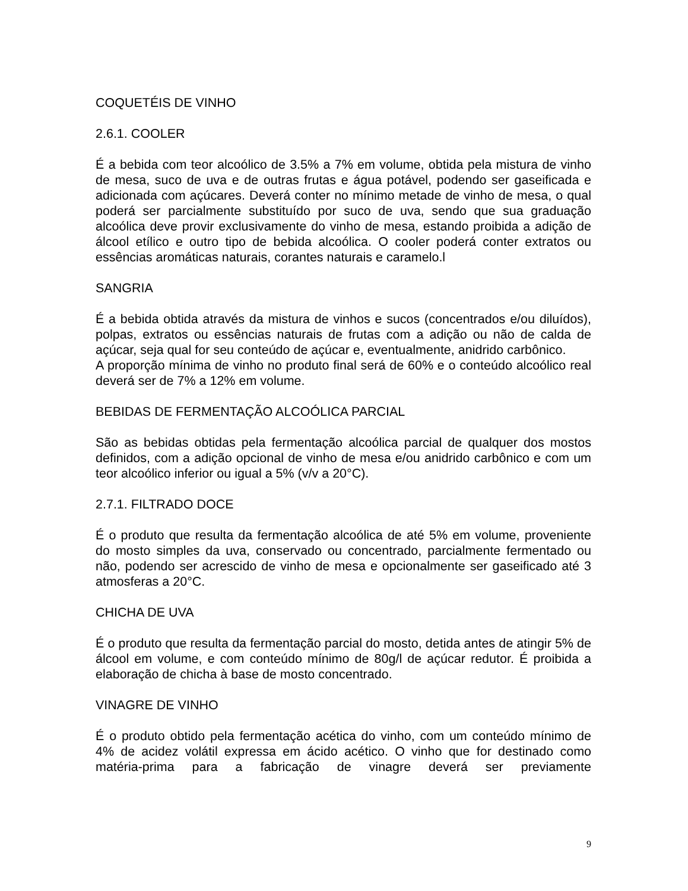COQUETÉIS DE VINHO
2.6.1. COOLER
É a bebida com teor alcoólico de 3.5% a 7% em volume, obtida pela mistura de vinho de mesa, suco de uva e de outras frutas e água potável, podendo ser gaseificada e adicionada com açúcares. Deverá conter no mínimo metade de vinho de mesa, o qual poderá ser parcialmente substituído por suco de uva, sendo que sua graduação alcoólica deve provir exclusivamente do vinho de mesa, estando proibida a adição de álcool etílico e outro tipo de bebida alcoólica. O cooler poderá conter extratos ou essências aromáticas naturais, corantes naturais e caramelo.l
SANGRIA
É a bebida obtida através da mistura de vinhos e sucos (concentrados e/ou diluídos), polpas, extratos ou essências naturais de frutas com a adição ou não de calda de açúcar, seja qual for seu conteúdo de açúcar e, eventualmente, anidrido carbônico.
A proporção mínima de vinho no produto final será de 60% e o conteúdo alcoólico real deverá ser de 7% a 12% em volume.
BEBIDAS DE FERMENTAÇÃO ALCOÓLICA PARCIAL
São as bebidas obtidas pela fermentação alcoólica parcial de qualquer dos mostos definidos, com a adição opcional de vinho de mesa e/ou anidrido carbônico e com um teor alcoólico inferior ou igual a 5% (v/v a 20°C).
2.7.1. FILTRADO DOCE
É o produto que resulta da fermentação alcoólica de até 5% em volume, proveniente do mosto simples da uva, conservado ou concentrado, parcialmente fermentado ou não, podendo ser acrescido de vinho de mesa e opcionalmente ser gaseificado até 3 atmosferas a 20°C.
CHICHA DE UVA
É o produto que resulta da fermentação parcial do mosto, detida antes de atingir 5% de álcool em volume, e com conteúdo mínimo de 80g/l de açúcar redutor. É proibida a elaboração de chicha à base de mosto concentrado.
VINAGRE DE VINHO
É o produto obtido pela fermentação acética do vinho, com um conteúdo mínimo de 4% de acidez volátil expressa em ácido acético. O vinho que for destinado como matéria-prima para a fabricação de vinagre deverá ser previamente
9